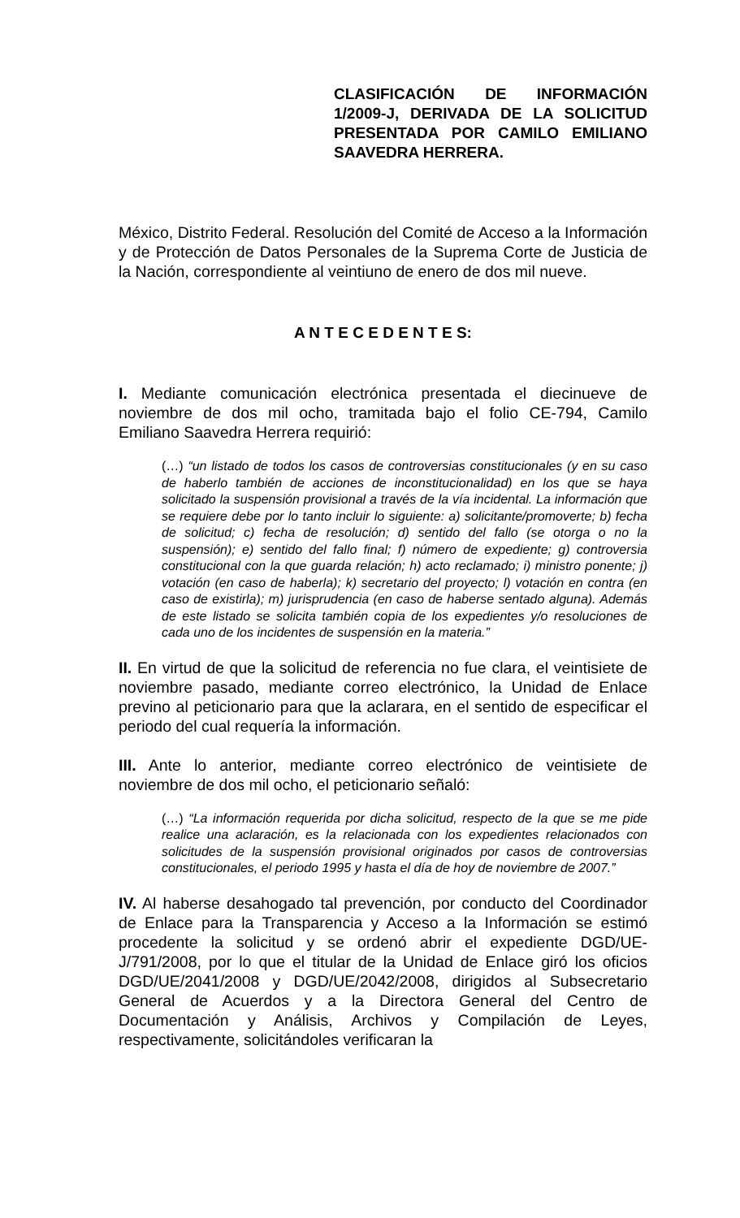CLASIFICACIÓN DE INFORMACIÓN 1/2009-J, DERIVADA DE LA SOLICITUD PRESENTADA POR CAMILO EMILIANO SAAVEDRA HERRERA.
México, Distrito Federal. Resolución del Comité de Acceso a la Información y de Protección de Datos Personales de la Suprema Corte de Justicia de la Nación, correspondiente al veintiuno de enero de dos mil nueve.
A N T E C E D E N T E S:
I. Mediante comunicación electrónica presentada el diecinueve de noviembre de dos mil ocho, tramitada bajo el folio CE-794, Camilo Emiliano Saavedra Herrera requirió:
(…) “un listado de todos los casos de controversias constitucionales (y en su caso de haberlo también de acciones de inconstitucionalidad) en los que se haya solicitado la suspensión provisional a través de la vía incidental. La información que se requiere debe por lo tanto incluir lo siguiente: a) solicitante/promoverte; b) fecha de solicitud; c) fecha de resolución; d) sentido del fallo (se otorga o no la suspensión); e) sentido del fallo final; f) número de expediente; g) controversia constitucional con la que guarda relación; h) acto reclamado; i) ministro ponente; j) votación (en caso de haberla); k) secretario del proyecto; l) votación en contra (en caso de existirla); m) jurisprudencia (en caso de haberse sentado alguna). Además de este listado se solicita también copia de los expedientes y/o resoluciones de cada uno de los incidentes de suspensión en la materia.”
II. En virtud de que la solicitud de referencia no fue clara, el veintisiete de noviembre pasado, mediante correo electrónico, la Unidad de Enlace previno al peticionario para que la aclarara, en el sentido de especificar el periodo del cual requería la información.
III. Ante lo anterior, mediante correo electrónico de veintisiete de noviembre de dos mil ocho, el peticionario señaló:
(…) “La información requerida por dicha solicitud, respecto de la que se me pide realice una aclaración, es la relacionada con los expedientes relacionados con solicitudes de la suspensión provisional originados por casos de controversias constitucionales, el periodo 1995 y hasta el día de hoy de noviembre de 2007.”
IV. Al haberse desahogado tal prevención, por conducto del Coordinador de Enlace para la Transparencia y Acceso a la Información se estimó procedente la solicitud y se ordenó abrir el expediente DGD/UE-J/791/2008, por lo que el titular de la Unidad de Enlace giró los oficios DGD/UE/2041/2008 y DGD/UE/2042/2008, dirigidos al Subsecretario General de Acuerdos y a la Directora General del Centro de Documentación y Análisis, Archivos y Compilación de Leyes, respectivamente, solicitándoles verificaran la